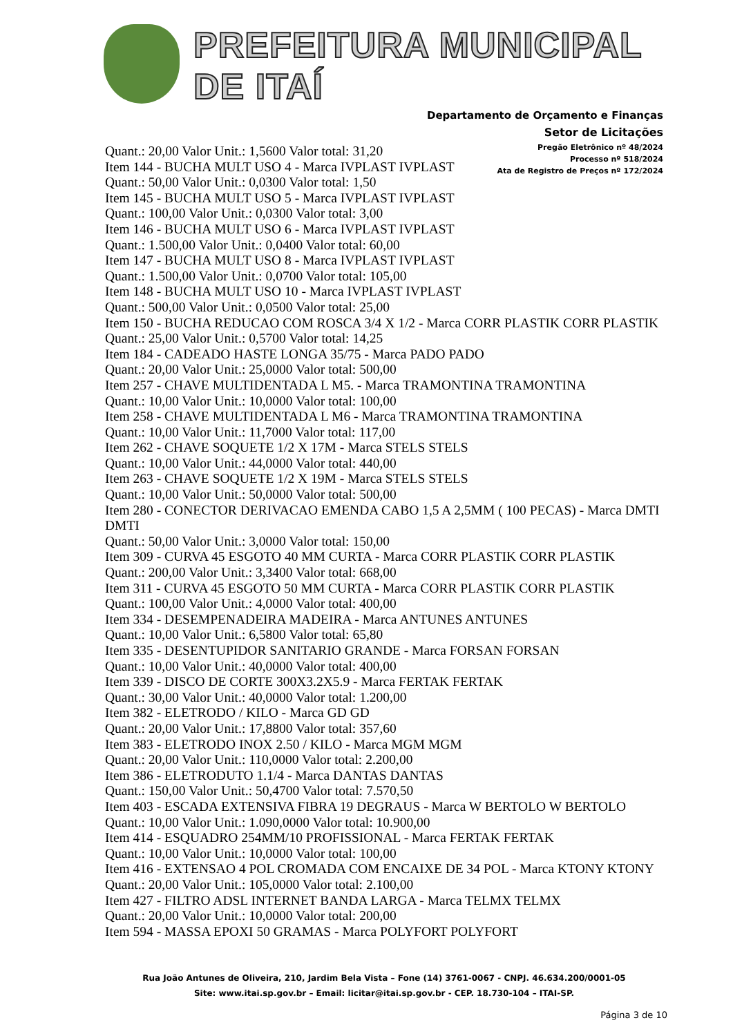PREFEITURA MUNICIPAL DE ITAÍ
Departamento de Orçamento e Finanças
Setor de Licitações
Pregão Eletrônico nº 48/2024
Processo nº 518/2024
Ata de Registro de Preços nº 172/2024
Quant.: 20,00 Valor Unit.: 1,5600 Valor total: 31,20
Item 144 - BUCHA MULT USO 4 - Marca IVPLAST IVPLAST
Quant.: 50,00 Valor Unit.: 0,0300 Valor total: 1,50
Item 145 - BUCHA MULT USO 5 - Marca IVPLAST IVPLAST
Quant.: 100,00 Valor Unit.: 0,0300 Valor total: 3,00
Item 146 - BUCHA MULT USO 6 - Marca IVPLAST IVPLAST
Quant.: 1.500,00 Valor Unit.: 0,0400 Valor total: 60,00
Item 147 - BUCHA MULT USO 8 - Marca IVPLAST IVPLAST
Quant.: 1.500,00 Valor Unit.: 0,0700 Valor total: 105,00
Item 148 - BUCHA MULT USO 10 - Marca IVPLAST IVPLAST
Quant.: 500,00 Valor Unit.: 0,0500 Valor total: 25,00
Item 150 - BUCHA REDUCAO COM ROSCA 3/4 X 1/2 - Marca CORR PLASTIK CORR PLASTIK
Quant.: 25,00 Valor Unit.: 0,5700 Valor total: 14,25
Item 184 - CADEADO HASTE LONGA 35/75 - Marca PADO PADO
Quant.: 20,00 Valor Unit.: 25,0000 Valor total: 500,00
Item 257 - CHAVE MULTIDENTADA L M5. - Marca TRAMONTINA TRAMONTINA
Quant.: 10,00 Valor Unit.: 10,0000 Valor total: 100,00
Item 258 - CHAVE MULTIDENTADA L M6 - Marca TRAMONTINA TRAMONTINA
Quant.: 10,00 Valor Unit.: 11,7000 Valor total: 117,00
Item 262 - CHAVE SOQUETE 1/2 X 17M - Marca STELS STELS
Quant.: 10,00 Valor Unit.: 44,0000 Valor total: 440,00
Item 263 - CHAVE SOQUETE 1/2 X 19M - Marca STELS STELS
Quant.: 10,00 Valor Unit.: 50,0000 Valor total: 500,00
Item 280 - CONECTOR DERIVACAO EMENDA CABO 1,5 A 2,5MM ( 100 PECAS) - Marca DMTI DMTI
Quant.: 50,00 Valor Unit.: 3,0000 Valor total: 150,00
Item 309 - CURVA 45 ESGOTO 40 MM CURTA - Marca CORR PLASTIK CORR PLASTIK
Quant.: 200,00 Valor Unit.: 3,3400 Valor total: 668,00
Item 311 - CURVA 45 ESGOTO 50 MM CURTA - Marca CORR PLASTIK CORR PLASTIK
Quant.: 100,00 Valor Unit.: 4,0000 Valor total: 400,00
Item 334 - DESEMPENADEIRA MADEIRA - Marca ANTUNES ANTUNES
Quant.: 10,00 Valor Unit.: 6,5800 Valor total: 65,80
Item 335 - DESENTUPIDOR SANITARIO GRANDE - Marca FORSAN FORSAN
Quant.: 10,00 Valor Unit.: 40,0000 Valor total: 400,00
Item 339 - DISCO DE CORTE 300X3.2X5.9 - Marca FERTAK FERTAK
Quant.: 30,00 Valor Unit.: 40,0000 Valor total: 1.200,00
Item 382 - ELETRODO / KILO - Marca GD GD
Quant.: 20,00 Valor Unit.: 17,8800 Valor total: 357,60
Item 383 - ELETRODO INOX 2.50 / KILO - Marca MGM MGM
Quant.: 20,00 Valor Unit.: 110,0000 Valor total: 2.200,00
Item 386 - ELETRODUTO 1.1/4 - Marca DANTAS DANTAS
Quant.: 150,00 Valor Unit.: 50,4700 Valor total: 7.570,50
Item 403 - ESCADA EXTENSIVA FIBRA 19 DEGRAUS - Marca W BERTOLO W BERTOLO
Quant.: 10,00 Valor Unit.: 1.090,0000 Valor total: 10.900,00
Item 414 - ESQUADRO 254MM/10 PROFISSIONAL - Marca FERTAK FERTAK
Quant.: 10,00 Valor Unit.: 10,0000 Valor total: 100,00
Item 416 - EXTENSAO 4 POL CROMADA COM ENCAIXE DE 34 POL - Marca KTONY KTONY
Quant.: 20,00 Valor Unit.: 105,0000 Valor total: 2.100,00
Item 427 - FILTRO ADSL INTERNET BANDA LARGA - Marca TELMX TELMX
Quant.: 20,00 Valor Unit.: 10,0000 Valor total: 200,00
Item 594 - MASSA EPOXI 50 GRAMAS - Marca POLYFORT POLYFORT
Rua João Antunes de Oliveira, 210, Jardim Bela Vista – Fone (14) 3761-0067 - CNPJ. 46.634.200/0001-05
Site: www.itai.sp.gov.br – Email: licitar@itai.sp.gov.br - CEP. 18.730-104 – ITAI-SP.
Página 3 de 10